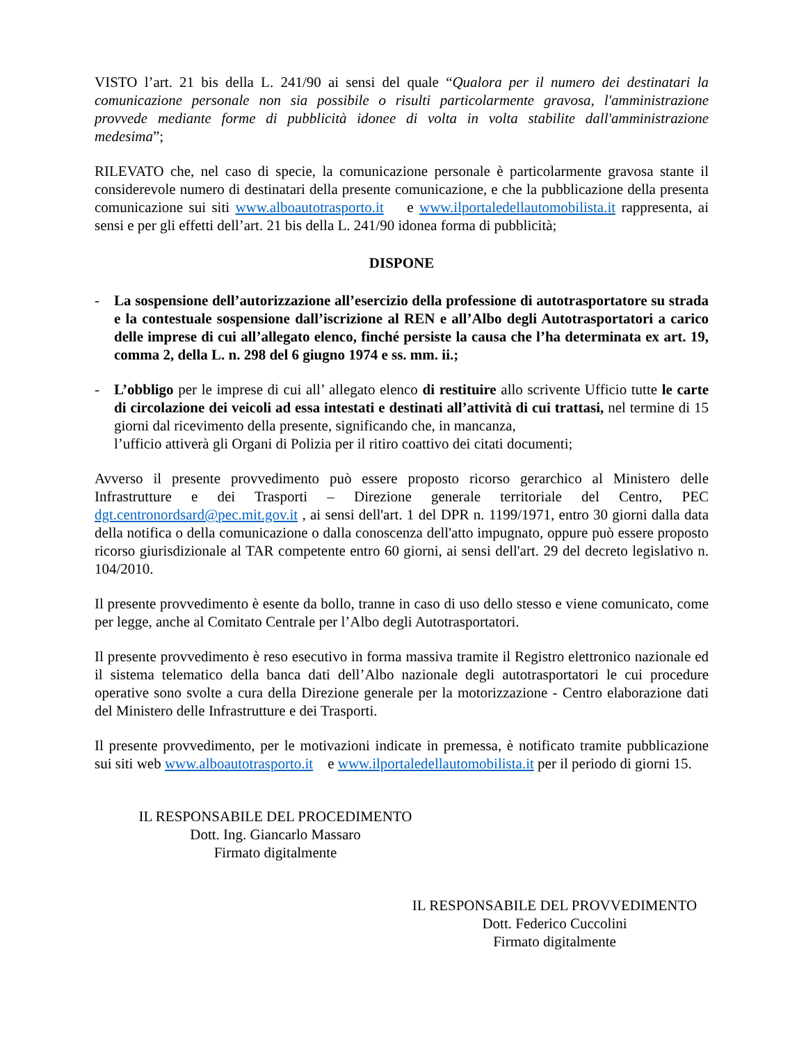VISTO l’art. 21 bis della L. 241/90 ai sensi del quale “Qualora per il numero dei destinatari la comunicazione personale non sia possibile o risulti particolarmente gravosa, l'amministrazione provvede mediante forme di pubblicità idonee di volta in volta stabilite dall'amministrazione medesima”;
RILEVATO che, nel caso di specie, la comunicazione personale è particolarmente gravosa stante il considerevole numero di destinatari della presente comunicazione, e che la pubblicazione della presenta comunicazione sui siti www.alboautotrasporto.it e www.ilportaledellautomobilista.it rappresenta, ai sensi e per gli effetti dell’art. 21 bis della L. 241/90 idonea forma di pubblicità;
DISPONE
- La sospensione dell’autorizzazione all’esercizio della professione di autotrasportatore su strada e la contestuale sospensione dall’iscrizione al REN e all’Albo degli Autotrasportatori a carico delle imprese di cui all’allegato elenco, finché persiste la causa che l’ha determinata ex art. 19, comma 2, della L. n. 298 del 6 giugno 1974 e ss. mm. ii.;
- L’obbligo per le imprese di cui all’ allegato elenco di restituire allo scrivente Ufficio tutte le carte di circolazione dei veicoli ad essa intestati e destinati all’attività di cui trattasi, nel termine di 15 giorni dal ricevimento della presente, significando che, in mancanza,
l’ufficio attiverà gli Organi di Polizia per il ritiro coattivo dei citati documenti;
Avverso il presente provvedimento può essere proposto ricorso gerarchico al Ministero delle Infrastrutture e dei Trasporti – Direzione generale territoriale del Centro, PEC dgt.centronordsard@pec.mit.gov.it , ai sensi dell'art. 1 del DPR n. 1199/1971, entro 30 giorni dalla data della notifica o della comunicazione o dalla conoscenza dell'atto impugnato, oppure può essere proposto ricorso giurisdizionale al TAR competente entro 60 giorni, ai sensi dell'art. 29 del decreto legislativo n. 104/2010.
Il presente provvedimento è esente da bollo, tranne in caso di uso dello stesso e viene comunicato, come per legge, anche al Comitato Centrale per l’Albo degli Autotrasportatori.
Il presente provvedimento è reso esecutivo in forma massiva tramite il Registro elettronico nazionale ed il sistema telematico della banca dati dell’Albo nazionale degli autotrasportatori le cui procedure operative sono svolte a cura della Direzione generale per la motorizzazione - Centro elaborazione dati del Ministero delle Infrastrutture e dei Trasporti.
Il presente provvedimento, per le motivazioni indicate in premessa, è notificato tramite pubblicazione sui siti web www.alboautotrasporto.it e www.ilportaledellautomobilista.it per il periodo di giorni 15.
IL RESPONSABILE DEL PROCEDIMENTO
Dott. Ing. Giancarlo Massaro
Firmato digitalmente
IL RESPONSABILE DEL PROVVEDIMENTO
Dott. Federico Cuccolini
Firmato digitalmente